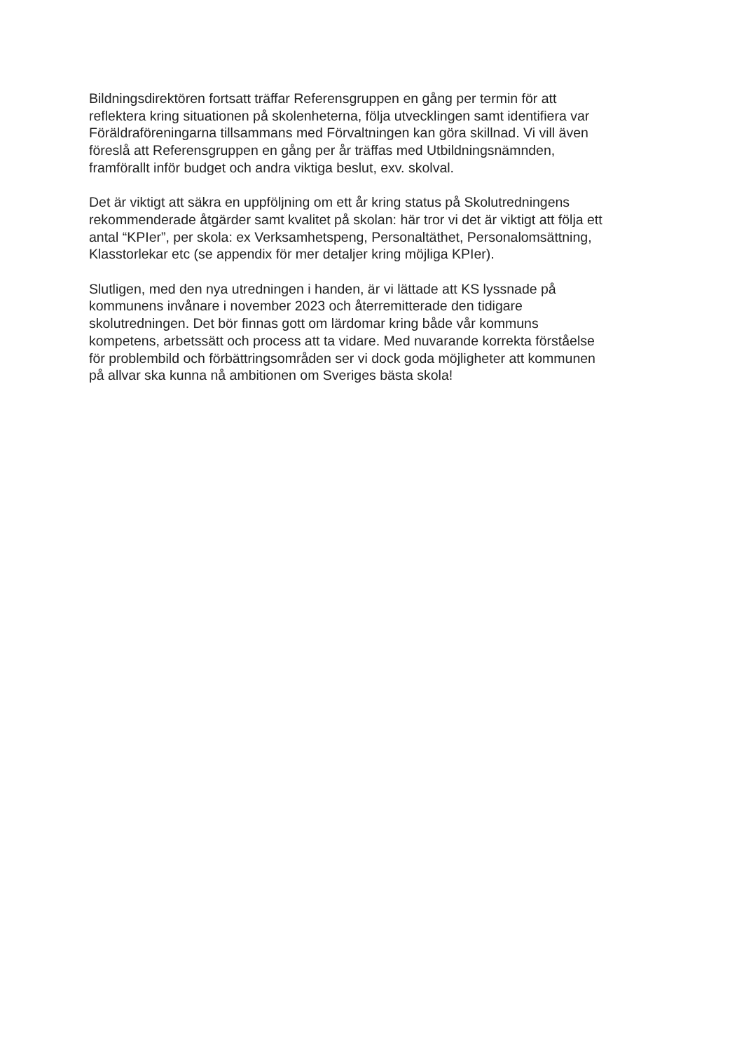Bildningsdirektören fortsatt träffar Referensgruppen en gång per termin för att
reflektera kring situationen på skolenheterna, följa utvecklingen samt identifiera var
Föräldraföreningarna tillsammans med Förvaltningen kan göra skillnad. Vi vill även
föreslå att Referensgruppen en gång per år träffas med Utbildningsnämnden,
framförallt inför budget och andra viktiga beslut, exv. skolval.
Det är viktigt att säkra en uppföljning om ett år kring status på Skolutredningens
rekommenderade åtgärder samt kvalitet på skolan: här tror vi det är viktigt att följa ett
antal “KPIer”, per skola: ex Verksamhetspeng, Personaltäthet, Personalomsättning,
Klasstorlekar etc (se appendix för mer detaljer kring möjliga KPIer).
Slutligen, med den nya utredningen i handen, är vi lättade att KS lyssnade på
kommunens invånare i november 2023 och återremitterade den tidigare
skolutredningen. Det bör finnas gott om lärdomar kring både vår kommuns
kompetens, arbetssätt och process att ta vidare. Med nuvarande korrekta förståelse
för problembild och förbättringsområden ser vi dock goda möjligheter att kommunen
på allvar ska kunna nå ambitionen om Sveriges bästa skola!